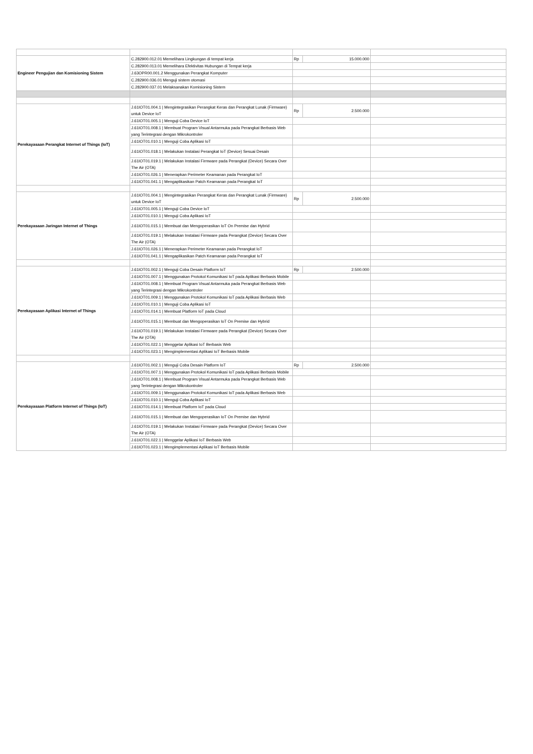| Engineer Pengujian dan Komisioning Sistem | C.282900.012.01 Memelihara Lingkungan di tempat kerja | Rp | 15.000.000 | |
| | C.282900.013.01 Memelihara Efektivitas Hubungan di Tempat kerja | | | |
| | J.63OPR00.001.2 Menggunakan Perangkat Komputer | | | |
| | C.282900.036.01 Menguji sistem otomasi | | | |
| | C.282900.037.01 Melaksanakan Komisioning Sistem | | | |
| Perekayasaan Perangkat Internet of Things (IoT) | J.61IOT01.004.1 / Mengintegrasikan Perangkat Keras dan Perangkat Lunak (Firmware) untuk Device IoT | Rp | 2.500.000 | |
| | J.61IOT01.005.1 / Menguji Coba Device IoT | | | |
| | J.61IOT01.008.1 / Membuat Program Visual Antarmuka pada Perangkat Berbasis Web yang Terintegrasi dengan Mikrokontroler | | | |
| | J.61IOT01.010.1 / Menguji Coba Aplikasi IoT | | | |
| | J.61IOT01.018.1 / Melakukan Instalasi Perangkat IoT (Device) Sesuai Desain | | | |
| | J.61IOT01.019.1 / Melakukan Instalasi Firmware pada Perangkat (Device) Secara Over The Air (OTA) | | | |
| | J.61IOT01.026.1 / Menerapkan Perimeter Keamanan pada Perangkat IoT | | | |
| | J.61IOT01.041.1 / Mengaplikasikan Patch Keamanan pada Perangkat IoT | | | |
| Perekayasaan Jaringan Internet of Things | J.61IOT01.004.1 / Mengintegrasikan Perangkat Keras dan Perangkat Lunak (Firmware) untuk Device IoT | Rp | 2.500.000 | |
| | J.61IOT01.005.1 / Menguji Coba Device IoT | | | |
| | J.61IOT01.010.1 / Menguji Coba Aplikasi IoT | | | |
| | J.61IOT01.015.1 / Membuat dan Mengoperasikan IoT On Premise dan Hybrid | | | |
| | J.61IOT01.019.1 / Melakukan Instalasi Firmware pada Perangkat (Device) Secara Over The Air (OTA) | | | |
| | J.61IOT01.026.1 / Menerapkan Perimeter Keamanan pada Perangkat IoT | | | |
| | J.61IOT01.041.1 / Mengaplikasikan Patch Keamanan pada Perangkat IoT | | | |
| Perekayasaan Aplikasi Internet of Things | J.61IOT01.002.1 / Menguji Coba Desain Platform IoT | Rp | 2.500.000 | |
| | J.61IOT01.007.1 / Menggunakan Protokol Komunikasi IoT pada Aplikasi Berbasis Mobile | | | |
| | J.61IOT01.008.1 / Membuat Program Visual Antarmuka pada Perangkat Berbasis Web yang Terintegrasi dengan Mikrokontroler | | | |
| | J.61IOT01.009.1 / Menggunakan Protokol Komunikasi IoT pada Aplikasi Berbasis Web | | | |
| | J.61IOT01.010.1 / Menguji Coba Aplikasi IoT | | | |
| | J.61IOT01.014.1 / Membuat Platform IoT pada Cloud | | | |
| | J.61IOT01.015.1 / Membuat dan Mengoperasikan IoT On Premise dan Hybrid | | | |
| | J.61IOT01.019.1 / Melakukan Instalasi Firmware pada Perangkat (Device) Secara Over The Air (OTA) | | | |
| | J.61IOT01.022.1 / Menggelar Aplikasi IoT Berbasis Web | | | |
| | J.61IOT01.023.1 / Mengimplementasi Aplikasi IoT Berbasis Mobile | | | |
| Perekayasaan Platform Internet of Things (IoT) | J.61IOT01.002.1 / Menguji Coba Desain Platform IoT | Rp | 2.500.000 | |
| | J.61IOT01.007.1 / Menggunakan Protokol Komunikasi IoT pada Aplikasi Berbasis Mobile | | | |
| | J.61IOT01.008.1 / Membuat Program Visual Antarmuka pada Perangkat Berbasis Web yang Terintegrasi dengan Mikrokontroler | | | |
| | J.61IOT01.009.1 / Menggunakan Protokol Komunikasi IoT pada Aplikasi Berbasis Web | | | |
| | J.61IOT01.010.1 / Menguji Coba Aplikasi IoT | | | |
| | J.61IOT01.014.1 / Membuat Platform IoT pada Cloud | | | |
| | J.61IOT01.015.1 / Membuat dan Mengoperasikan IoT On Premise dan Hybrid | | | |
| | J.61IOT01.019.1 / Melakukan Instalasi Firmware pada Perangkat (Device) Secara Over The Air (OTA) | | | |
| | J.61IOT01.022.1 / Menggelar Aplikasi IoT Berbasis Web | | | |
| | J.61IOT01.023.1 / Mengimplementasi Aplikasi IoT Berbasis Mobile | | | |